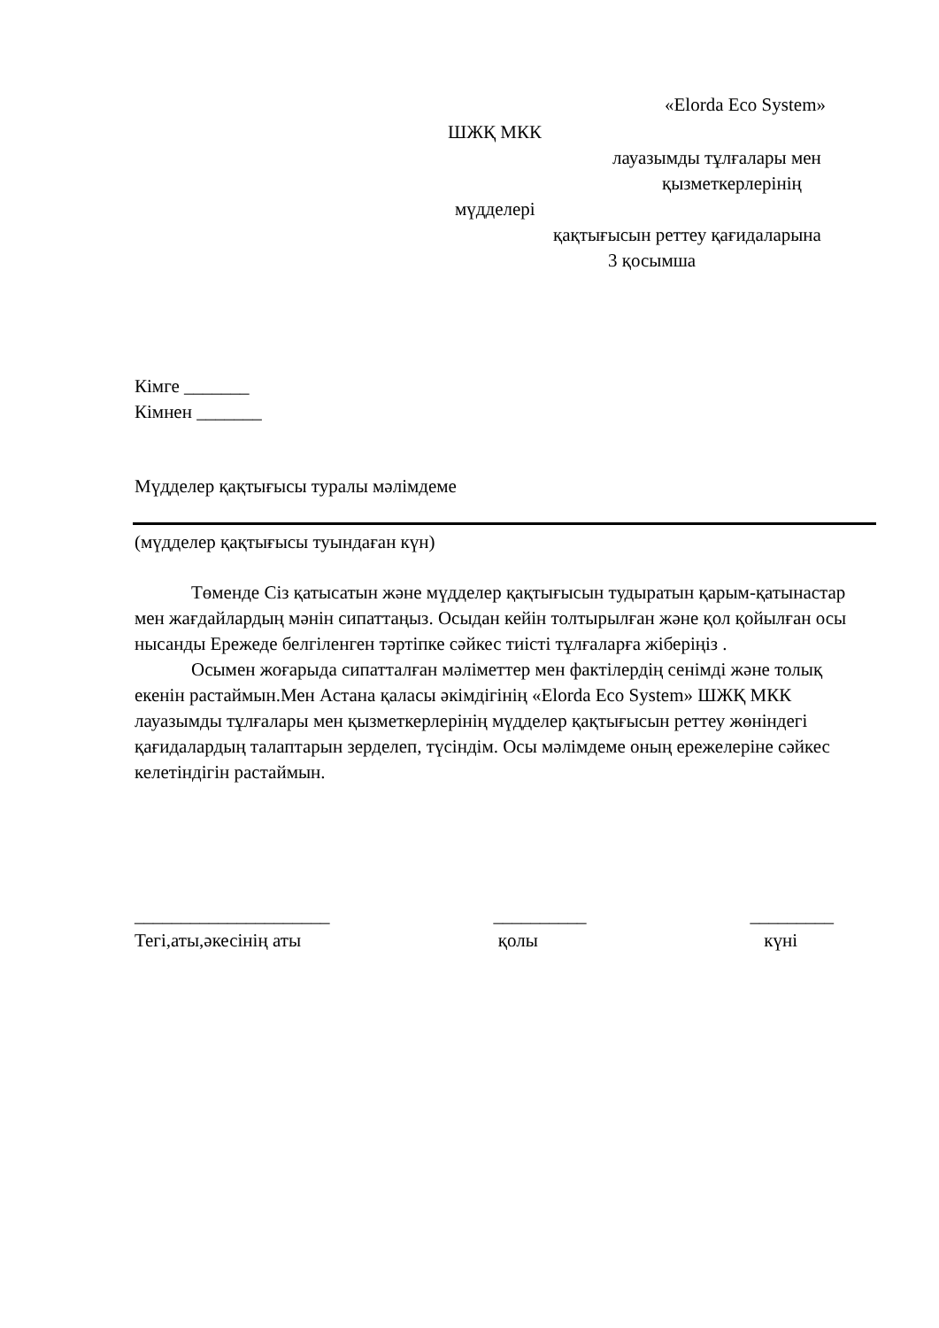«Elorda Eco System»
ШЖҚ МКК
лауазымды тұлғалары мен
қызметкерлерінің
мүдделері
қақтығысын реттеу қағидаларына
3 қосымша
Кімге _______
Кімнен _______
Мүдделер қақтығысы туралы мәлімдеме
(мүдделер қақтығысы туындаған күн)
Төменде Сіз қатысатын және мүдделер қақтығысын тудыратын қарым-қатынастар мен жағдайлардың мәнін сипаттаңыз. Осыдан кейін толтырылған және қол қойылған осы нысанды Ережеде белгіленген тәртіпке сәйкес тиісті тұлғаларға жіберіңіз .
Осымен жоғарыда сипатталған мәліметтер мен фактілердің сенімді және толық екенін растаймын.Мен Астана қаласы әкімдігінің «Elorda Eco System» ШЖҚ МКК лауазымды тұлғалары мен қызметкерлерінің мүдделер қақтығысын реттеу жөніндегі қағидалардың талаптарын зерделеп, түсіндім. Осы мәлімдеме оның ережелеріне сәйкес келетіндігін растаймын.
_____________________
Тегі,аты,әкесінің аты
__________
қолы
_________
күні